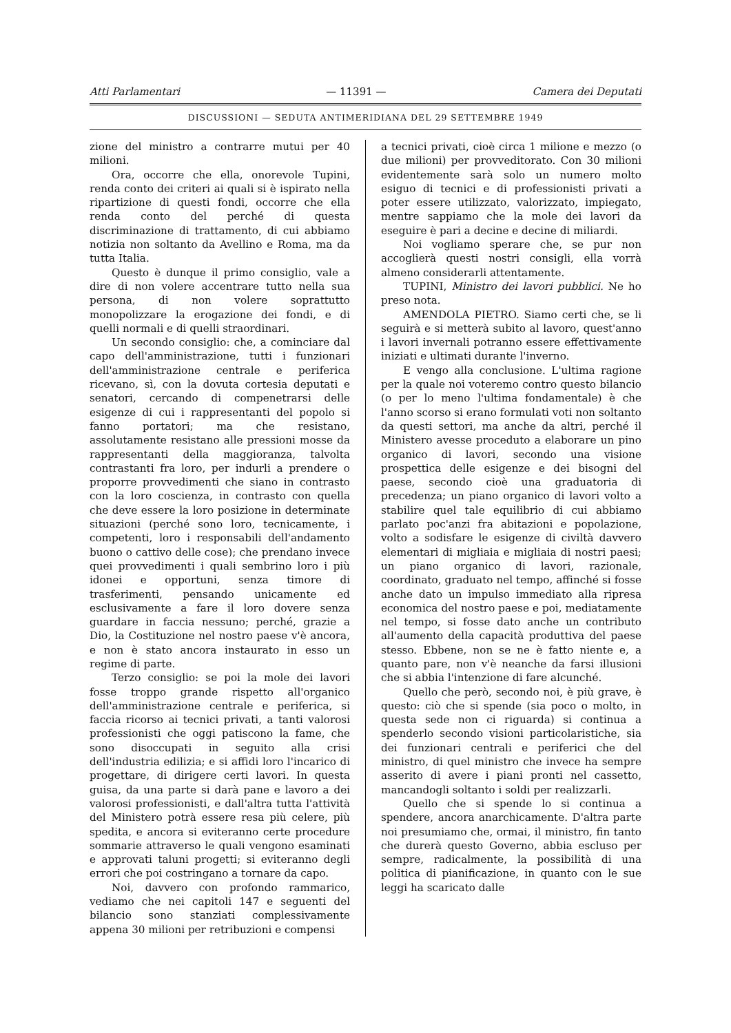Atti Parlamentari — 11391 — Camera dei Deputati
DISCUSSIONI — SEDUTA ANTIMERIDIANA DEL 29 SETTEMBRE 1949
zione del ministro a contrarre mutui per 40 milioni.
Ora, occorre che ella, onorevole Tupini, renda conto dei criteri ai quali si è ispirato nella ripartizione di questi fondi, occorre che ella renda conto del perché di questa discriminazione di trattamento, di cui abbiamo notizia non soltanto da Avellino e Roma, ma da tutta Italia.
Questo è dunque il primo consiglio, vale a dire di non volere accentrare tutto nella sua persona, di non volere soprattutto monopolizzare la erogazione dei fondi, e di quelli normali e di quelli straordinari.
Un secondo consiglio: che, a cominciare dal capo dell'amministrazione, tutti i funzionari dell'amministrazione centrale e periferica ricevano, sì, con la dovuta cortesia deputati e senatori, cercando di compenetrarsi delle esigenze di cui i rappresentanti del popolo si fanno portatori; ma che resistano, assolutamente resistano alle pressioni mosse da rappresentanti della maggioranza, talvolta contrastanti fra loro, per indurli a prendere o proporre provvedimenti che siano in contrasto con la loro coscienza, in contrasto con quella che deve essere la loro posizione in determinate situazioni (perché sono loro, tecnicamente, i competenti, loro i responsabili dell'andamento buono o cattivo delle cose); che prendano invece quei provvedimenti i quali sembrino loro i più idonei e opportuni, senza timore di trasferimenti, pensando unicamente ed esclusivamente a fare il loro dovere senza guardare in faccia nessuno; perché, grazie a Dio, la Costituzione nel nostro paese v'è ancora, e non è stato ancora instaurato in esso un regime di parte.
Terzo consiglio: se poi la mole dei lavori fosse troppo grande rispetto all'organico dell'amministrazione centrale e periferica, si faccia ricorso ai tecnici privati, a tanti valorosi professionisti che oggi patiscono la fame, che sono disoccupati in seguito alla crisi dell'industria edilizia; e si affidi loro l'incarico di progettare, di dirigere certi lavori. In questa guisa, da una parte si darà pane e lavoro a dei valorosi professionisti, e dall'altra tutta l'attività del Ministero potrà essere resa più celere, più spedita, e ancora si eviteranno certe procedure sommarie attraverso le quali vengono esaminati e approvati taluni progetti; si eviteranno degli errori che poi costringano a tornare da capo.
Noi, davvero con profondo rammarico, vediamo che nei capitoli 147 e seguenti del bilancio sono stanziati complessivamente appena 30 milioni per retribuzioni e compensi
a tecnici privati, cioè circa 1 milione e mezzo (o due milioni) per provveditorato. Con 30 milioni evidentemente sarà solo un numero molto esiguo di tecnici e di professionisti privati a poter essere utilizzato, valorizzato, impiegato, mentre sappiamo che la mole dei lavori da eseguire è pari a decine e decine di miliardi.
Noi vogliamo sperare che, se pur non accoglierà questi nostri consigli, ella vorrà almeno considerarli attentamente.
TUPINI, Ministro dei lavori pubblici. Ne ho preso nota.
AMENDOLA PIETRO. Siamo certi che, se li seguirà e si metterà subito al lavoro, quest'anno i lavori invernali potranno essere effettivamente iniziati e ultimati durante l'inverno.
E vengo alla conclusione. L'ultima ragione per la quale noi voteremo contro questo bilancio (o per lo meno l'ultima fondamentale) è che l'anno scorso si erano formulati voti non soltanto da questi settori, ma anche da altri, perché il Ministero avesse proceduto a elaborare un pino organico di lavori, secondo una visione prospettica delle esigenze e dei bisogni del paese, secondo cioè una graduatoria di precedenza; un piano organico di lavori volto a stabilire quel tale equilibrio di cui abbiamo parlato poc'anzi fra abitazioni e popolazione, volto a sodisfare le esigenze di civiltà davvero elementari di migliaia e migliaia di nostri paesi; un piano organico di lavori, razionale, coordinato, graduato nel tempo, affinché si fosse anche dato un impulso immediato alla ripresa economica del nostro paese e poi, mediatamente nel tempo, si fosse dato anche un contributo all'aumento della capacità produttiva del paese stesso. Ebbene, non se ne è fatto niente e, a quanto pare, non v'è neanche da farsi illusioni che si abbia l'intenzione di fare alcunché.
Quello che però, secondo noi, è più grave, è questo: ciò che si spende (sia poco o molto, in questa sede non ci riguarda) si continua a spenderlo secondo visioni particolaristiche, sia dei funzionari centrali e periferici che del ministro, di quel ministro che invece ha sempre asserito di avere i piani pronti nel cassetto, mancandogli soltanto i soldi per realizzarli.
Quello che si spende lo si continua a spendere, ancora anarchicamente. D'altra parte noi presumiamo che, ormai, il ministro, fin tanto che durerà questo Governo, abbia escluso per sempre, radicalmente, la possibilità di una politica di pianificazione, in quanto con le sue leggi ha scaricato dalle